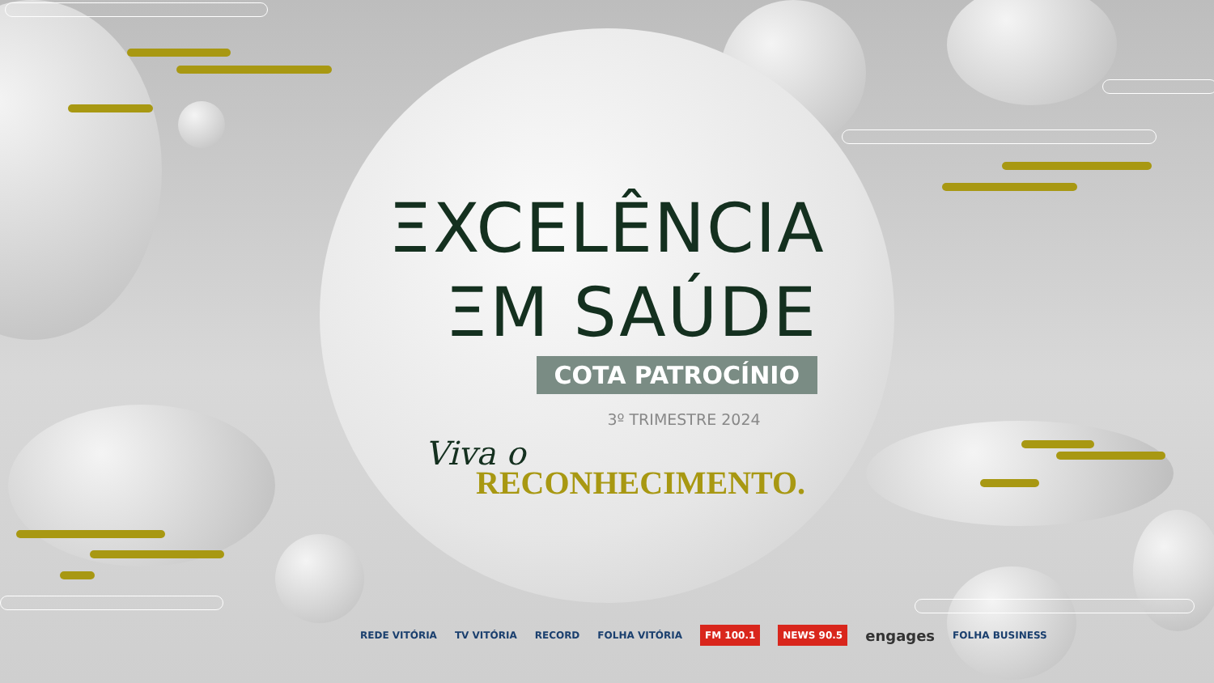ΞXCELÊNCIA
ΞM SAÚDE
COTA PATROCÍNIO
3º TRIMESTRE 2024
Viva o
RECONHECIMENTO.
REDE VITÓRIA TV VITÓRIA RECORD FOLHA VITÓRIA
FM 100.1 NEWS 90.5
engages
FOLHA BUSINESS